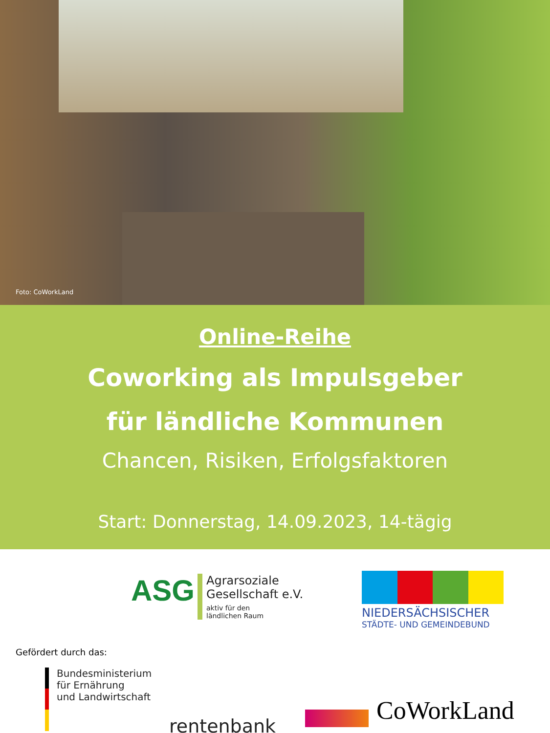Foto: CoWorkLand
Online-Reihe
Coworking als Impulsgeber
für ländliche Kommunen
Chancen, Risiken, Erfolgsfaktoren
Start: Donnerstag, 14.09.2023, 14-tägig
ASG
Agrarsoziale
Gesellschaft e.V.
aktiv für den
ländlichen Raum
NIEDERSÄCHSISCHER
STÄDTE- UND GEMEINDEBUND
Gefördert durch das:
Bundesministerium
für Ernährung
und Landwirtschaft
rentenbank
CoWorkLand